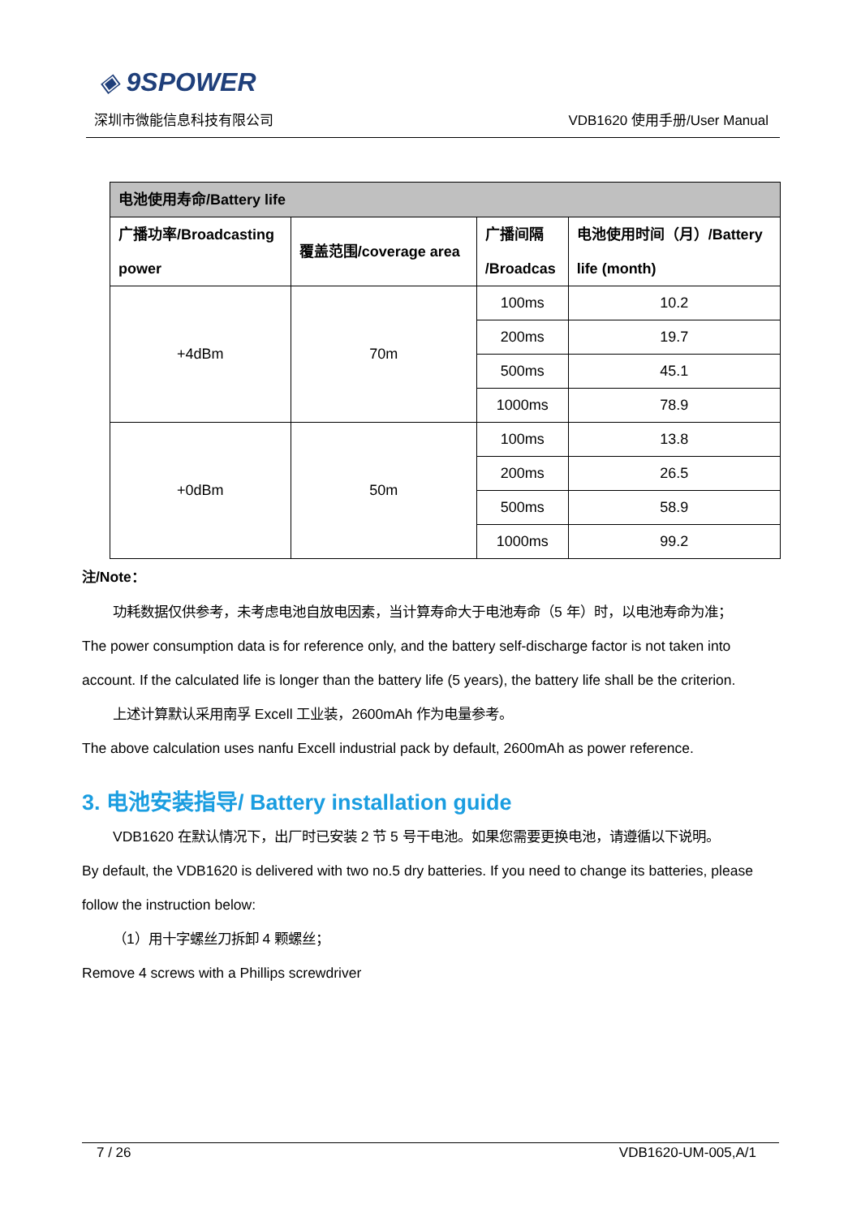◈ 9SPOWER
深圳市微能信息科技有限公司 VDB1620 使用手册/User Manual
| 电池使用寿命/Battery life | | | |
| --- | --- | --- | --- |
| 广播功率/Broadcasting power | 覆盖范围/coverage area | 广播间隔 /Broadcas | 电池使用时间（月）/Battery life (month) |
| +4dBm | 70m | 100ms | 10.2 |
| | | 200ms | 19.7 |
| | | 500ms | 45.1 |
| | | 1000ms | 78.9 |
| +0dBm | 50m | 100ms | 13.8 |
| | | 200ms | 26.5 |
| | | 500ms | 58.9 |
| | | 1000ms | 99.2 |
注/Note：
功耗数据仅供参考，未考虑电池自放电因素，当计算寿命大于电池寿命（5 年）时，以电池寿命为准；
The power consumption data is for reference only, and the battery self-discharge factor is not taken into account. If the calculated life is longer than the battery life (5 years), the battery life shall be the criterion.
上述计算默认采用南孚 Excell 工业装，2600mAh 作为电量参考。
The above calculation uses nanfu Excell industrial pack by default, 2600mAh as power reference.
3. 电池安装指导/ Battery installation guide
VDB1620 在默认情况下，出厂时已安装 2 节 5 号干电池。如果您需要更换电池，请遵循以下说明。
By default, the VDB1620 is delivered with two no.5 dry batteries. If you need to change its batteries, please follow the instruction below:
（1）用十字螺丝刀拆卸 4 颗螺丝；
Remove 4 screws with a Phillips screwdriver
7 / 26 VDB1620-UM-005,A/1